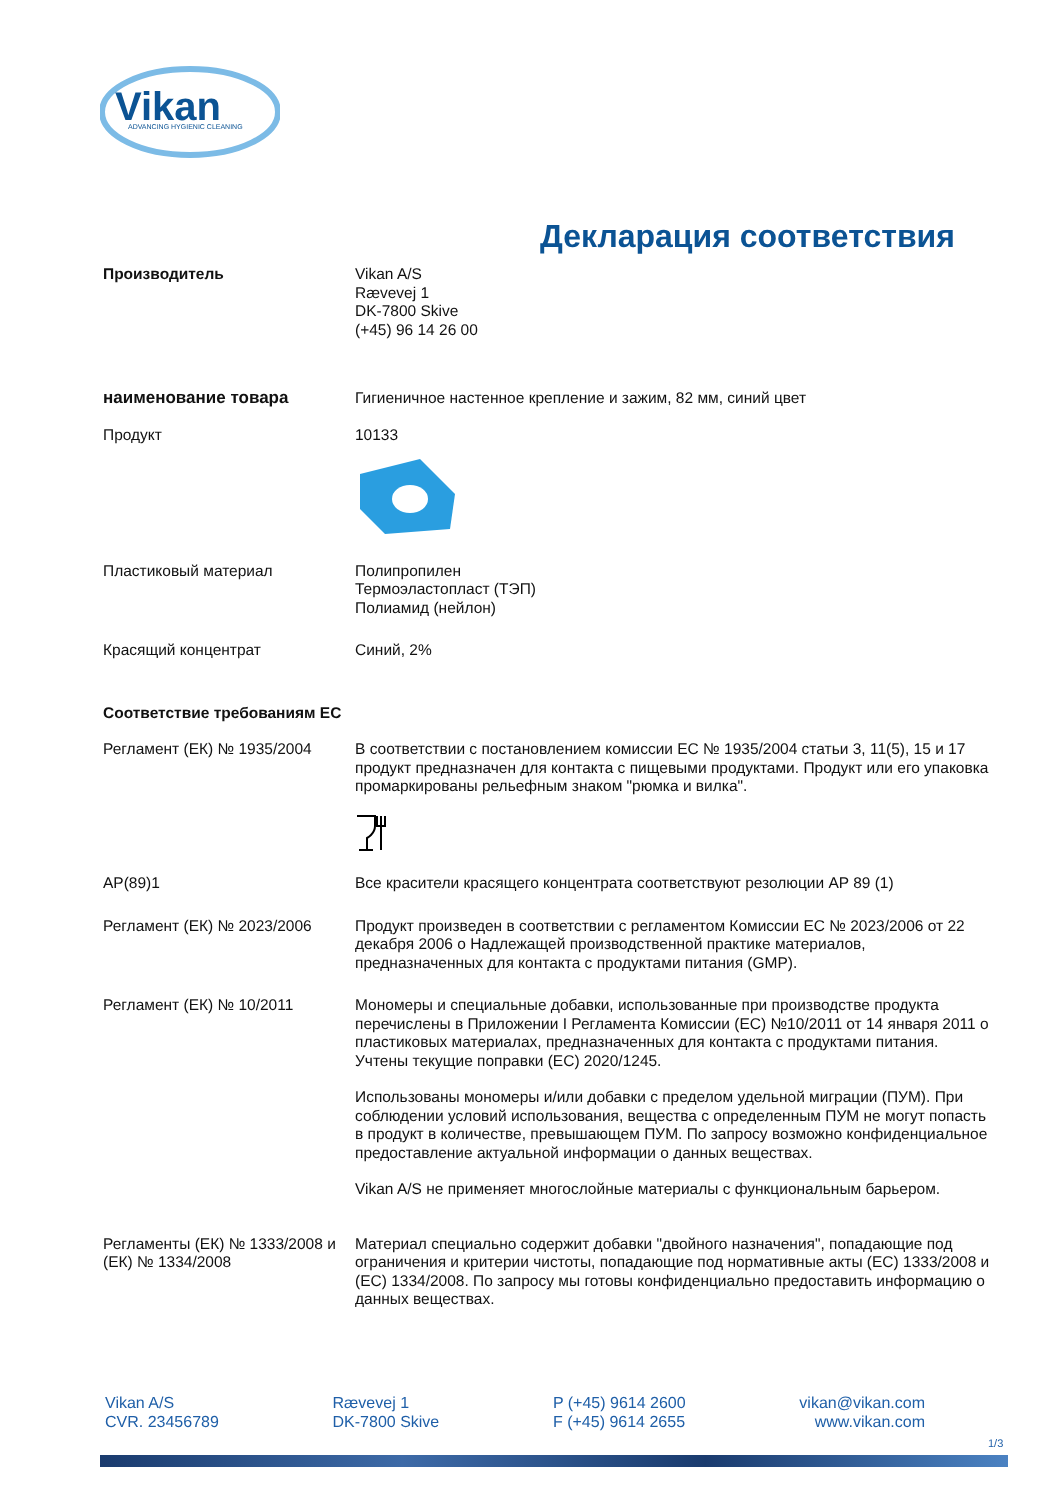Vikan
ADVANCING HYGIENIC CLEANING
Декларация соответствия
Производитель Vikan A/S
Rævevej 1
DK-7800 Skive
(+45) 96 14 26 00
наименование товара Гигиеничное настенное крепление и зажим, 82 мм, синий цвет
Продукт 10133
Пластиковый материал Полипропилен
Термоэластопласт (ТЭП)
Полиамид (нейлон)
Красящий концентрат Синий, 2%
Соответствие требованиям ЕС
Регламент (ЕК) № 1935/2004 В соответствии с постановлением комиссии ЕС № 1935/2004 статьи 3, 11(5), 15 и 17 продукт предназначен для контакта с пищевыми продуктами. Продукт или его упаковка промаркированы рельефным знаком "рюмка и вилка".
AP(89)1 Все красители красящего концентрата соответствуют резолюции AP 89 (1)
Регламент (ЕК) № 2023/2006 Продукт произведен в соответствии с регламентом Комиссии ЕС № 2023/2006 от 22 декабря 2006 о Надлежащей производственной практике материалов, предназначенных для контакта с продуктами питания (GMP).
Регламент (ЕК) № 10/2011 Мономеры и специальные добавки, использованные при производстве продукта перечислены в Приложении I Регламента Комиссии (ЕС) №10/2011 от 14 января 2011 о пластиковых материалах, предназначенных для контакта с продуктами питания. Учтены текущие поправки (ЕС) 2020/1245.
Использованы мономеры и/или добавки с пределом удельной миграции (ПУМ). При соблюдении условий использования, вещества с определенным ПУМ не могут попасть в продукт в количестве, превышающем ПУМ. По запросу возможно конфиденциальное предоставление актуальной информации о данных веществах.
Vikan A/S не применяет многослойные материалы с функциональным барьером.
Регламенты (ЕК) № 1333/2008 и (ЕК) № 1334/2008
Материал специально содержит добавки "двойного назначения", попадающие под ограничения и критерии чистоты, попадающие под нормативные акты (ЕС) 1333/2008 и (ЕС) 1334/2008. По запросу мы готовы конфиденциально предоставить информацию о данных веществах.
Vikan A/S
CVR. 23456789
Rævevej 1
DK-7800 Skive
P (+45) 9614 2600
F (+45) 9614 2655
vikan@vikan.com
www.vikan.com
1/3